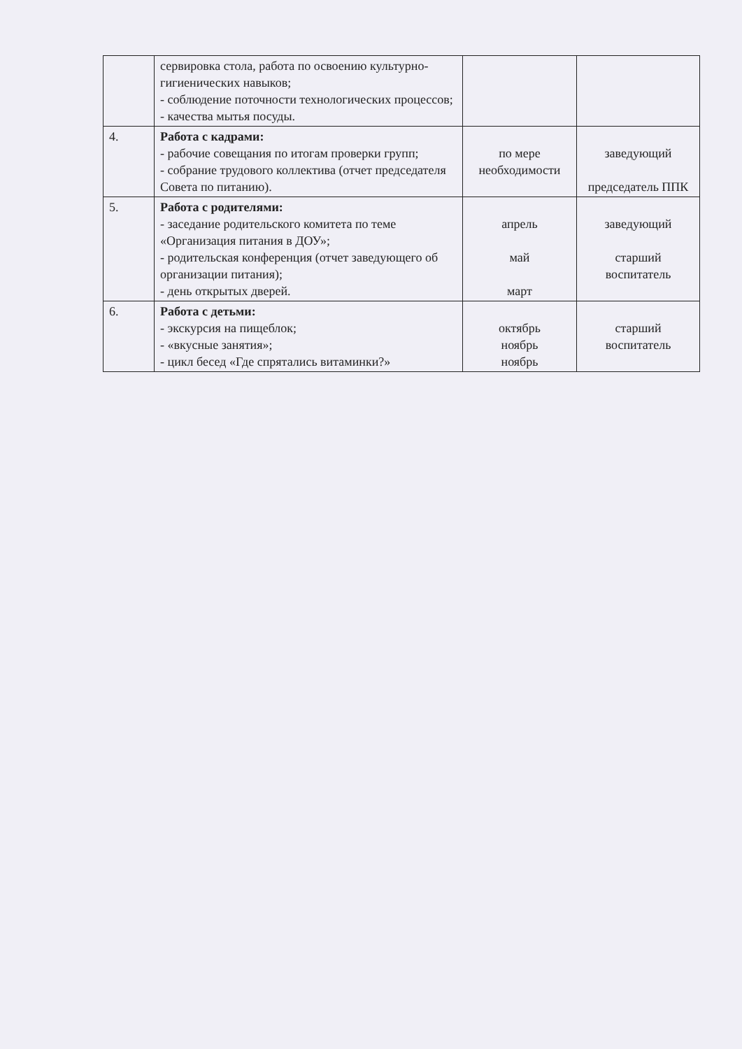| | сервировка стола, работа по освоению культурно-гигиенических навыков; - соблюдение поточности технологических процессов; - качества мытья посуды. | | |
| 4. | Работа с кадрами: - рабочие совещания по итогам проверки групп; - собрание трудового коллектива (отчет председателя Совета по питанию). | по мере необходимости | заведующий председатель ППК |
| 5. | Работа с родителями: - заседание родительского комитета по теме «Организация питания в ДОУ»; - родительская конференция (отчет заведующего об организации питания); - день открытых дверей. | апрель май март | заведующий старший воспитатель |
| 6. | Работа с детьми: - экскурсия на пищеблок; - «вкусные занятия»; - цикл бесед «Где спрятались витаминки?» | октябрь ноябрь ноябрь | старший воспитатель |